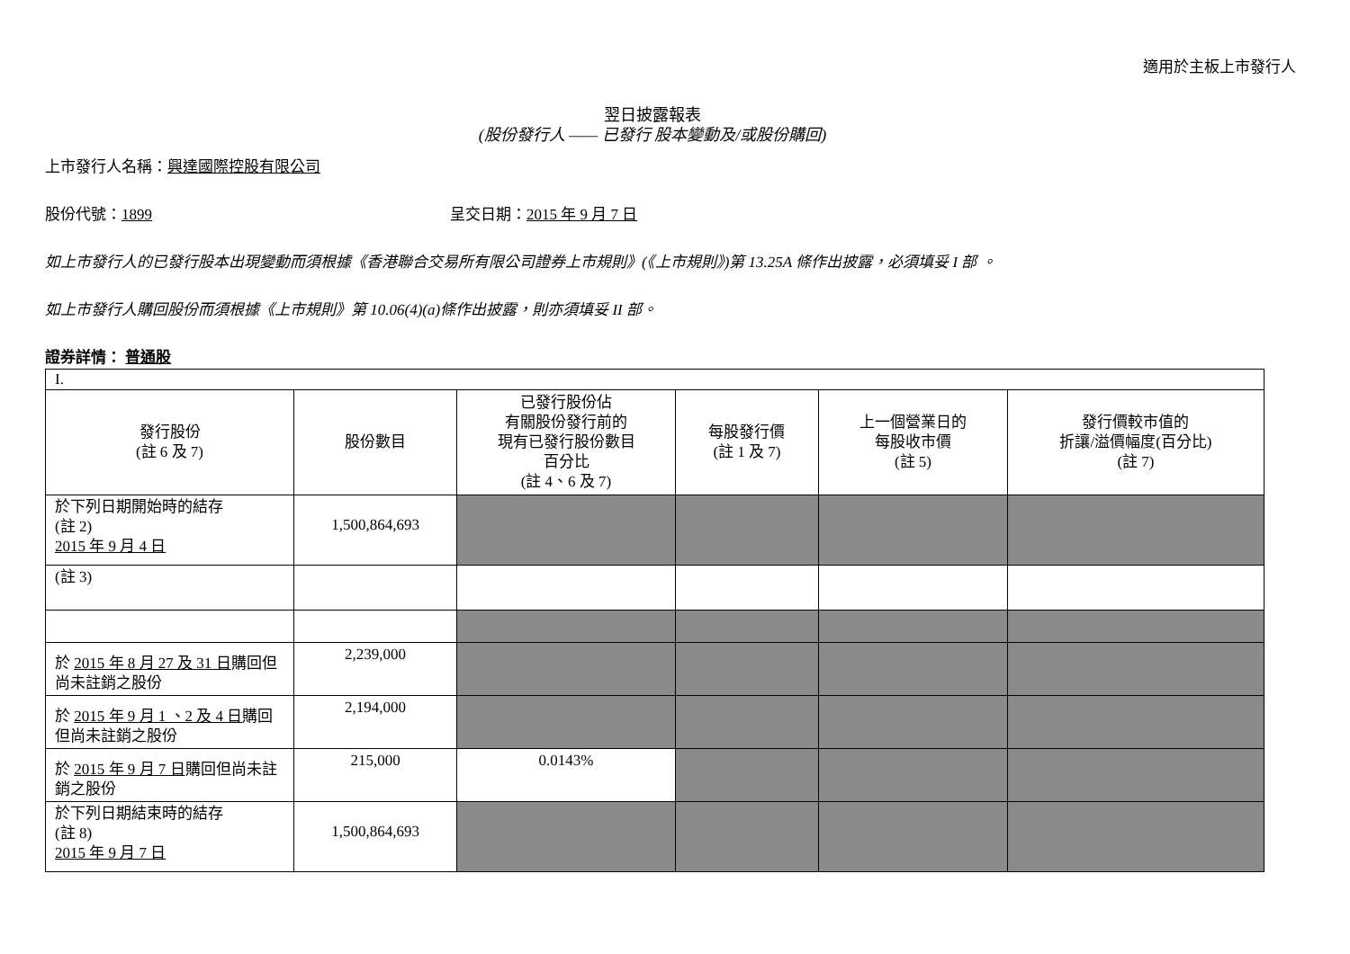適用於主板上市發行人
翌日披露報表
(股份發行人 —— 已發行 股本變動及/或股份購回)
上市發行人名稱：興達國際控股有限公司
股份代號：1899 呈交日期：2015 年 9 月 7 日
如上市發行人的已發行股本出現變動而須根據《香港聯合交易所有限公司證券上市規則》(《上市規則》)第 13.25A 條作出披露，必須填妥 I 部 。
如上市發行人購回股份而須根據《上市規則》第 10.06(4)(a)條作出披露，則亦須填妥 II 部。
證券詳情： 普通股
| I. | | | | | |
| 發行股份 (註 6 及 7) | 股份數目 | 已發行股份佔 有關股份發行前的 現有已發行股份數目 百分比 (註 4、6 及 7) | 每股發行價 (註 1 及 7) | 上一個營業日的 每股收市價 (註 5) | 發行價較市值的 折讓/溢價幅度(百分比) (註 7) |
| 於下列日期開始時的結存 (註 2) 2015 年 9 月 4 日 | 1,500,864,693 | | | | |
| (註 3) | | | | | |
| 於 2015 年 8 月 27 及 31 日 購回但尚未註銷之股份 | 2,239,000 | | | | |
| 於 2015 年 9 月 1 、2 及 4 日 購回但尚未註銷之股份 | 2,194,000 | | | | |
| 於 2015 年 9 月 7 日 購回但尚未註銷之股份 | 215,000 | 0.0143% | | | |
| 於下列日期結束時的結存 (註 8) 2015 年 9 月 7 日 | 1,500,864,693 | | | | |